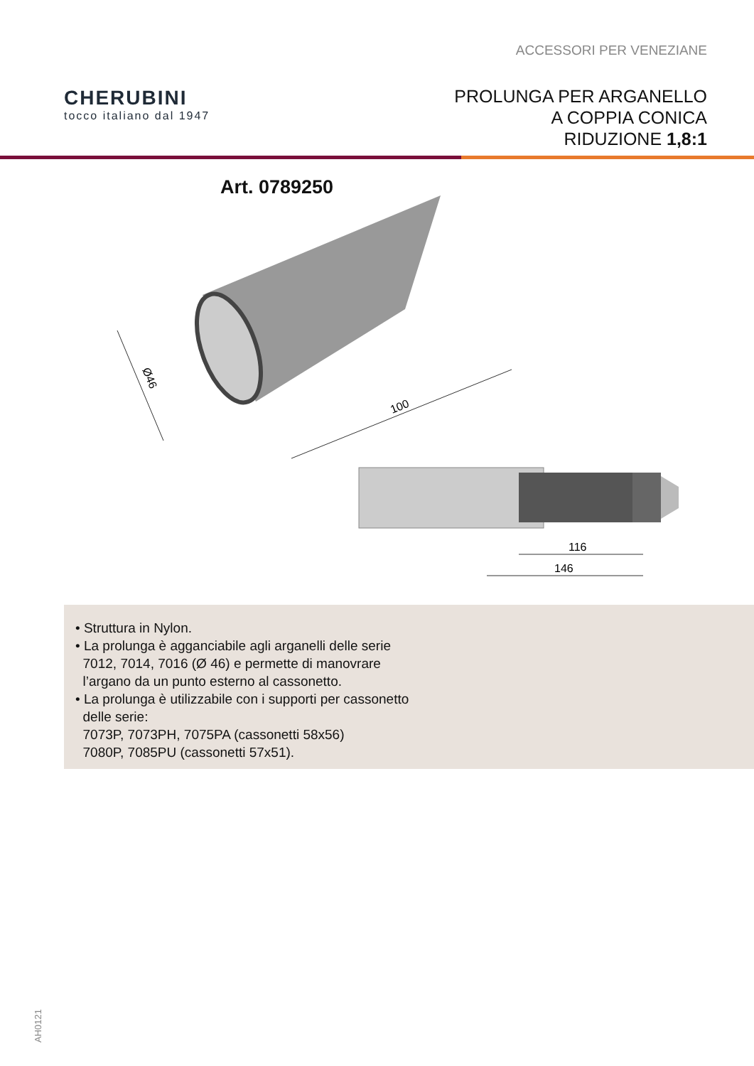ACCESSORI PER VENEZIANE
CHERUBINI
tocco italiano dal 1947
PROLUNGA PER ARGANELLO
A COPPIA CONICA
RIDUZIONE 1,8:1
Art. 0789250
100
Ø46
116
146
• Struttura in Nylon.
• La prolunga è agganciabile agli arganelli delle serie
7012, 7014, 7016 (Ø 46) e permette di manovrare
l’argano da un punto esterno al cassonetto.
• La prolunga è utilizzabile con i supporti per cassonetto
delle serie:
7073P, 7073PH, 7075PA (cassonetti 58x56)
7080P, 7085PU (cassonetti 57x51).
AH0121